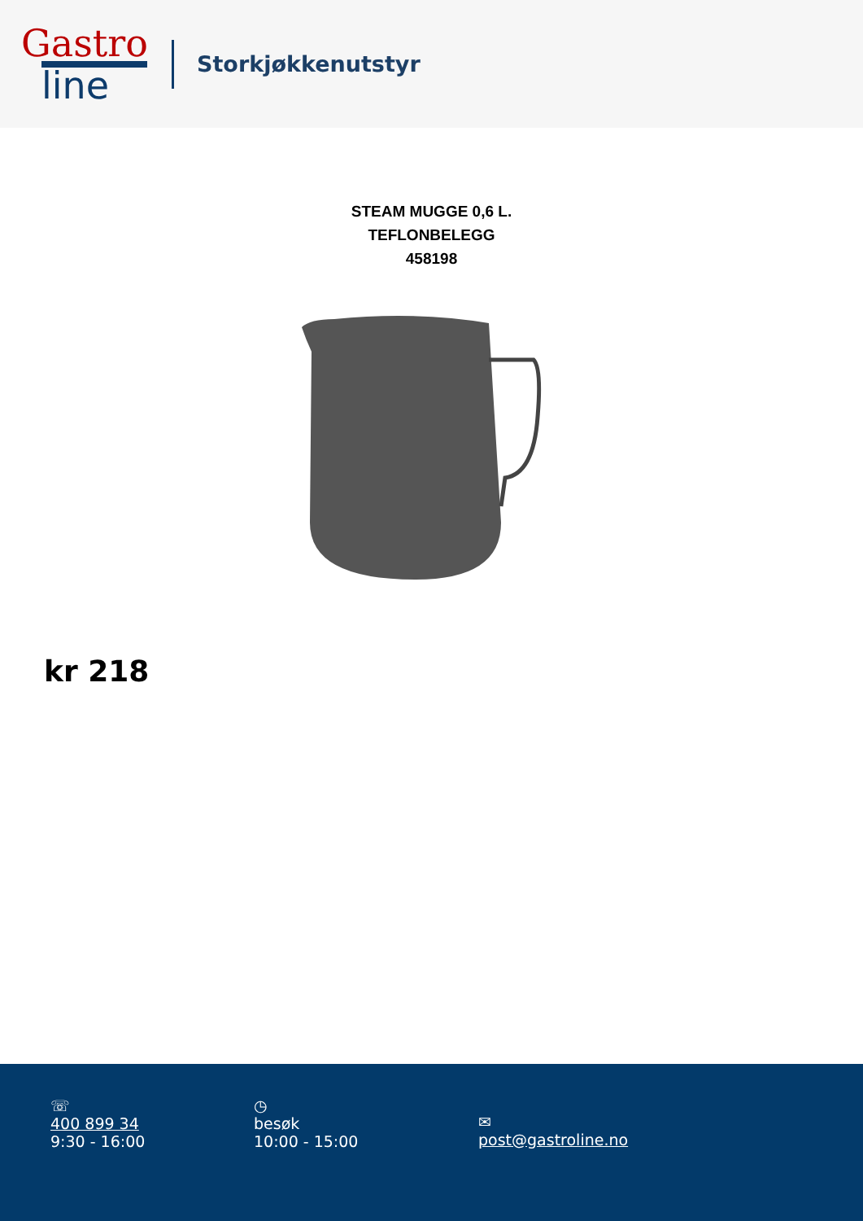Gastro
line
Storkjøkkenutstyr
STEAM MUGGE 0,6 L.
TEFLONBELEGG
458198
kr 218
☏
400 899 34
9:30 - 16:00
◷
besøk
10:00 - 15:00
✉
post@gastroline.no